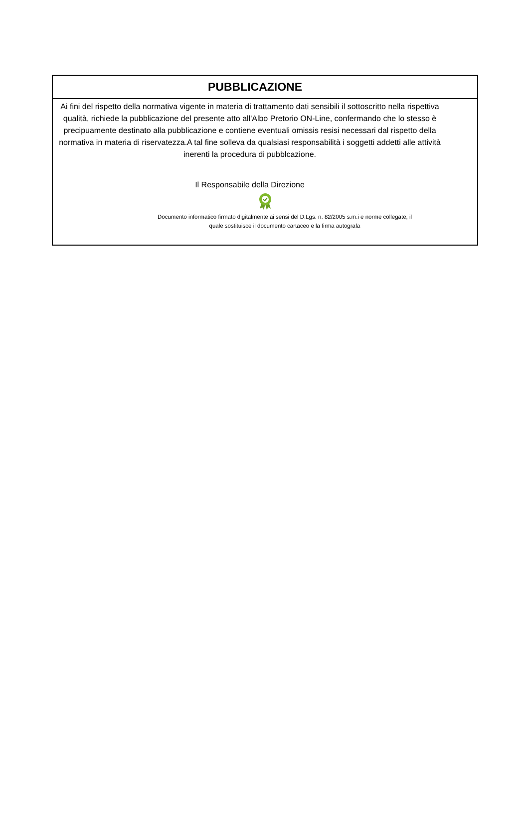PUBBLICAZIONE
Ai fini del rispetto della normativa vigente in materia di trattamento dati sensibili il sottoscritto nella rispettiva qualità, richiede la pubblicazione del presente atto all'Albo Pretorio ON-Line, confermando che lo stesso è precipuamente destinato alla pubblicazione e contiene eventuali omissis resisi necessari dal rispetto della normativa in materia di riservatezza.A tal fine solleva da qualsiasi responsabilità i soggetti addetti alle attività inerenti la procedura di pubblcazione.
Il Responsabile della Direzione
Documento informatico firmato digitalmente ai sensi del D.Lgs. n. 82/2005 s.m.i e norme collegate, il
quale sostituisce il documento cartaceo e la firma autografa